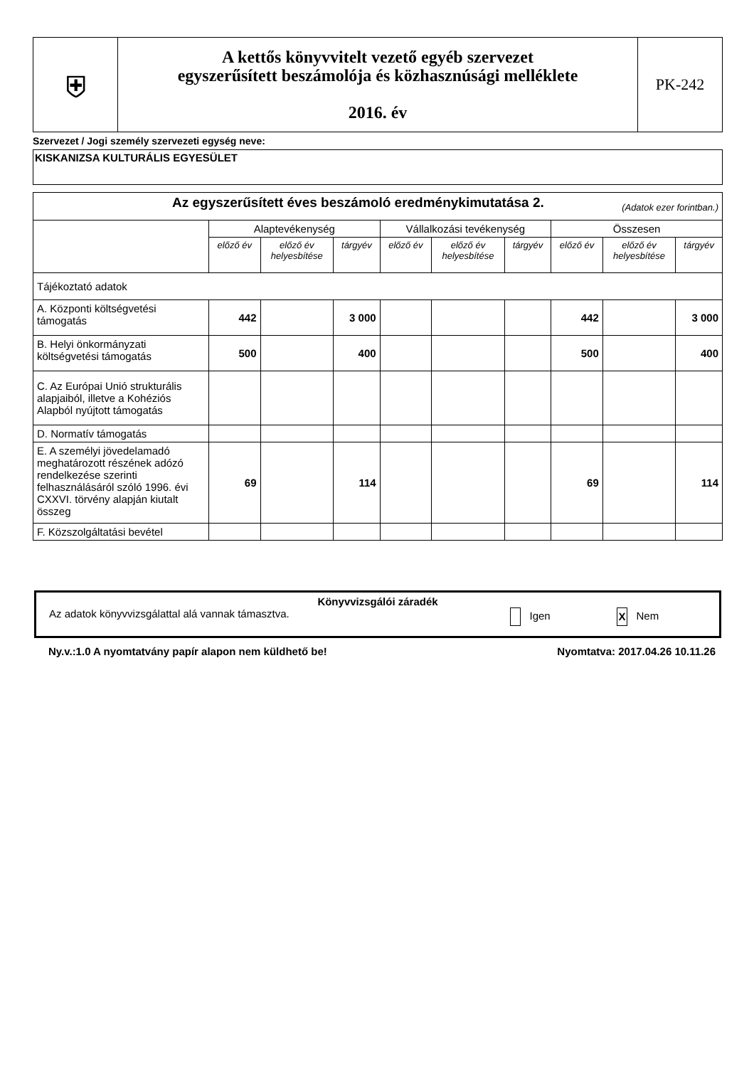| ⛨ | A kettős könyvvitelt vezető egyéb szervezet egyszerűsített beszámolója és közhasznúsági melléklete 2016. év | PK-242 |
Szervezet / Jogi személy szervezeti egység neve:
KISKANIZSA KULTURÁLIS EGYESÜLET
| Az egyszerűsített éves beszámoló eredménykimutatása 2. (Adatok ezer forintban.) | | | | | | | | | |
| | Alaptevékenység | | | Vállalkozási tevékenység | | | Összesen | | |
| | előző év | előző év helyesbítése | tárgyév | előző év | előző év helyesbítése | tárgyév | előző év | előző év helyesbítése | tárgyév |
| Tájékoztató adatok | | | | | | | | | |
| A. Központi költségvetési támogatás | 442 | | 3 000 | | | | 442 | | 3 000 |
| B. Helyi önkormányzati költségvetési támogatás | 500 | | 400 | | | | 500 | | 400 |
| C. Az Európai Unió strukturális alapjaiból, illetve a Kohéziós Alapból nyújtott támogatás | | | | | | | | | |
| D. Normatív támogatás | | | | | | | | | |
| E. A személyi jövedelamadó meghatározott részének adózó rendelkezése szerinti felhasználásáról szóló 1996. évi CXXVI. törvény alapján kiutalt összeg | 69 | | 114 | | | | 69 | | 114 |
| F. Közszolgáltatási bevétel | | | | | | | | | |
Könyvvizsgálói záradék
Az adatok könyvvizsgálattal alá vannak támasztva. Igen X Nem
Ny.v.:1.0 A nyomtatvány papír alapon nem küldhető be! Nyomtatva: 2017.04.26 10.11.26